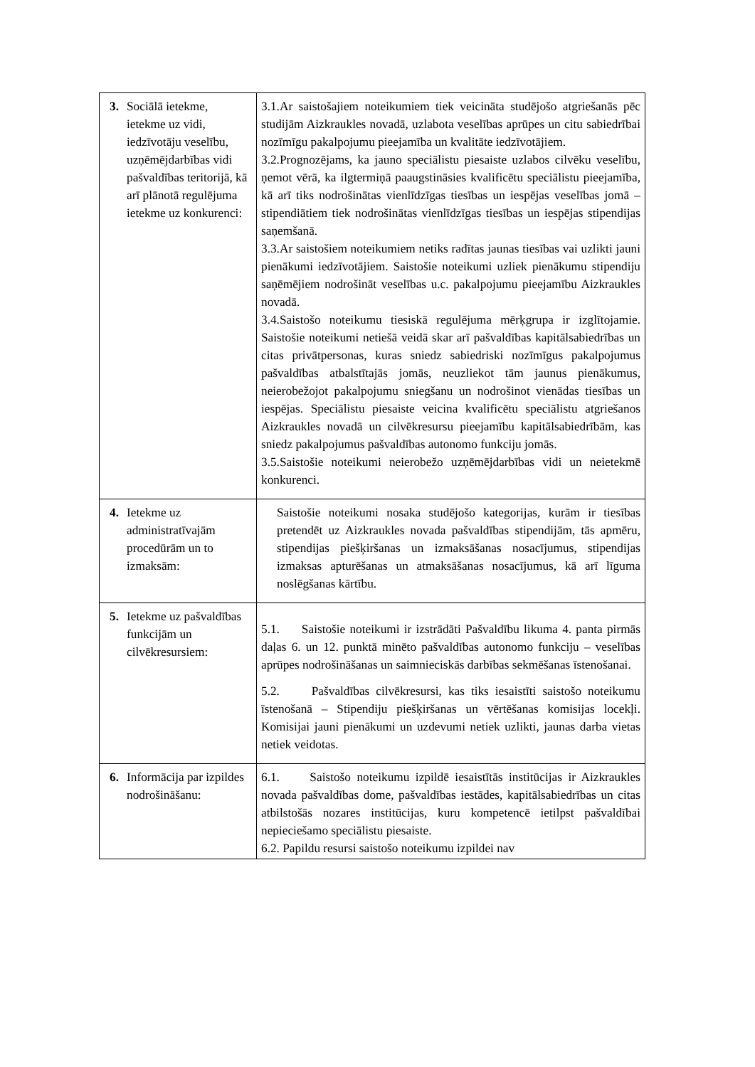| 3. Sociālā ietekme, ietekme uz vidi, iedzīvotāju veselību, uzņēmējdarbības vidi pašvaldības teritorijā, kā arī plānotā regulējuma ietekme uz konkurenci: | 3.1.Ar saistošajiem noteikumiem tiek veicināta studējošo atgriešanās pēc studijām Aizkraukles novadā, uzlabota veselības aprūpes un citu sabiedrībai nozīmīgu pakalpojumu pieejamība un kvalitāte iedzīvotājiem. 3.2.Prognozējams, ka jauno speciālistu piesaiste uzlabos cilvēku veselību, ņemot vērā, ka ilgtermiņā paaugstināsies kvalificētu speciālistu pieejamība, kā arī tiks nodrošinātas vienlīdzīgas tiesības un iespējas veselības jomā – stipendiātiem tiek nodrošinātas vienlīdzīgas tiesības un iespējas stipendijas saņemšanā. 3.3.Ar saistošiem noteikumiem netiks radītas jaunas tiesības vai uzlikti jauni pienākumi iedzīvotājiem. Saistošie noteikumi uzliek pienākumu stipendiju saņēmējiem nodrošināt veselības u.c. pakalpojumu pieejamību Aizkraukles novadā. 3.4.Saistošo noteikumu tiesiskā regulējuma mērķgrupa ir izglītojamie. Saistošie noteikumi netiešā veidā skar arī pašvaldības kapitālsabiedrības un citas privātpersonas, kuras sniedz sabiedriski nozīmīgus pakalpojumus pašvaldības atbalstītajās jomās, neuzliekot tām jaunus pienākumus, neierobežojot pakalpojumu sniegšanu un nodrošinot vienādas tiesības un iespējas. Speciālistu piesaiste veicina kvalificētu speciālistu atgriešanos Aizkraukles novadā un cilvēkresursu pieejamību kapitālsabiedrībām, kas sniedz pakalpojumus pašvaldības autonomo funkciju jomās. 3.5.Saistošie noteikumi neierobežo uzņēmējdarbības vidi un neietekmē konkurenci. |
| 4. Ietekme uz administratīvajām procedūrām un to izmaksām: | Saistošie noteikumi nosaka studējošo kategorijas, kurām ir tiesības pretendēt uz Aizkraukles novada pašvaldības stipendijām, tās apmēru, stipendijas piešķiršanas un izmaksāšanas nosacījumus, stipendijas izmaksas apturēšanas un atmaksāšanas nosacījumus, kā arī līguma noslēgšanas kārtību. |
| 5. Ietekme uz pašvaldības funkcijām un cilvēkresursiem: | 5.1. Saistošie noteikumi ir izstrādāti Pašvaldību likuma 4. panta pirmās daļas 6. un 12. punktā minēto pašvaldības autonomo funkciju – veselības aprūpes nodrošināšanas un saimnieciskās darbības sekmēšanas īstenošanai. 5.2. Pašvaldības cilvēkresursi, kas tiks iesaistīti saistošo noteikumu īstenošanā – Stipendiju piešķiršanas un vērtēšanas komisijas locekļi. Komisijai jauni pienākumi un uzdevumi netiek uzlikti, jaunas darba vietas netiek veidotas. |
| 6. Informācija par izpildes nodrošināšanu: | 6.1. Saistošo noteikumu izpildē iesaistītās institūcijas ir Aizkraukles novada pašvaldības dome, pašvaldības iestādes, kapitālsabiedrības un citas atbilstošās nozares institūcijas, kuru kompetencē ietilpst pašvaldībai nepieciešamo speciālistu piesaiste. 6.2. Papildu resursi saistošo noteikumu izpildei nav |